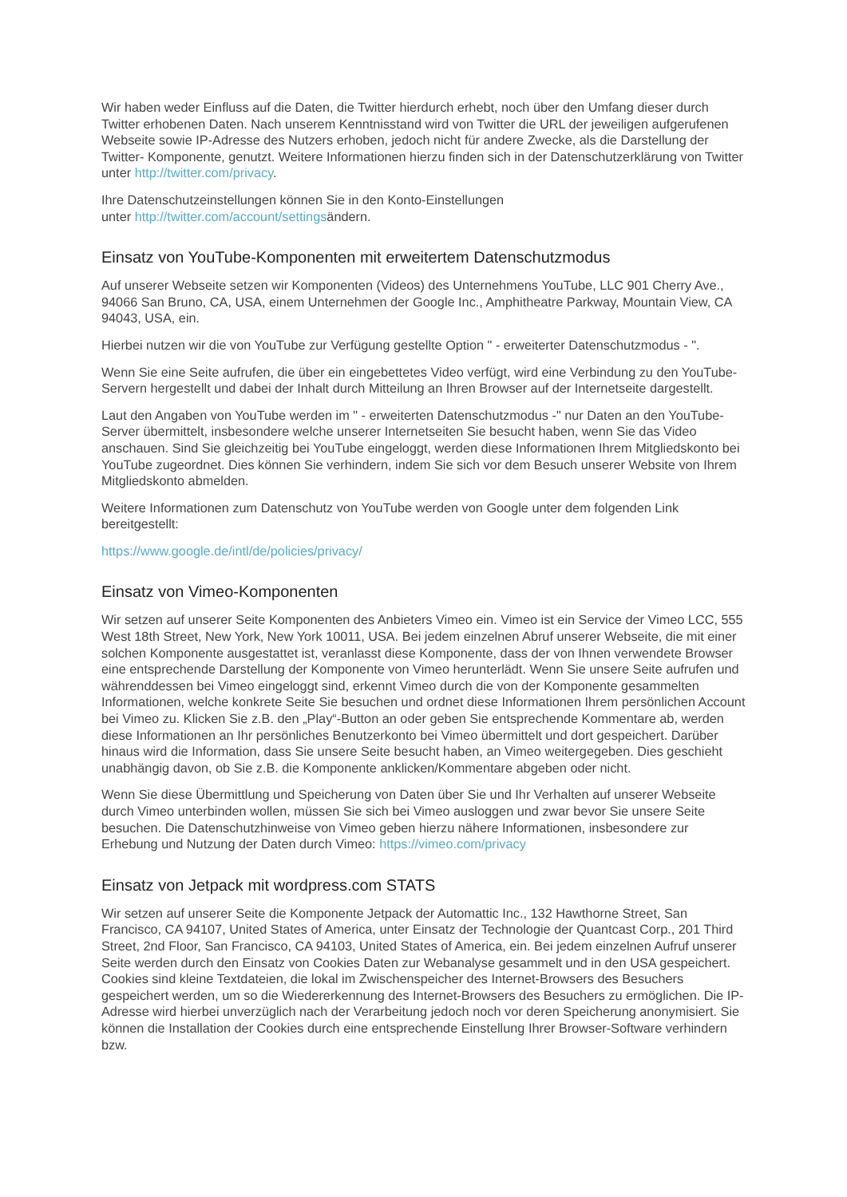Wir haben weder Einfluss auf die Daten, die Twitter hierdurch erhebt, noch über den Umfang dieser durch Twitter erhobenen Daten. Nach unserem Kenntnisstand wird von Twitter die URL der jeweiligen aufgerufenen Webseite sowie IP-Adresse des Nutzers erhoben, jedoch nicht für andere Zwecke, als die Darstellung der Twitter- Komponente, genutzt. Weitere Informationen hierzu finden sich in der Datenschutzerklärung von Twitter unter http://twitter.com/privacy.
Ihre Datenschutzeinstellungen können Sie in den Konto-Einstellungen
unter http://twitter.com/account/settingsändern.
Einsatz von YouTube-Komponenten mit erweitertem Datenschutzmodus
Auf unserer Webseite setzen wir Komponenten (Videos) des Unternehmens YouTube, LLC 901 Cherry Ave., 94066 San Bruno, CA, USA, einem Unternehmen der Google Inc., Amphitheatre Parkway, Mountain View, CA 94043, USA, ein.
Hierbei nutzen wir die von YouTube zur Verfügung gestellte Option " - erweiterter Datenschutzmodus - ".
Wenn Sie eine Seite aufrufen, die über ein eingebettetes Video verfügt, wird eine Verbindung zu den YouTube-Servern hergestellt und dabei der Inhalt durch Mitteilung an Ihren Browser auf der Internetseite dargestellt.
Laut den Angaben von YouTube werden im " - erweiterten Datenschutzmodus -" nur Daten an den YouTube-Server übermittelt, insbesondere welche unserer Internetseiten Sie besucht haben, wenn Sie das Video anschauen. Sind Sie gleichzeitig bei YouTube eingeloggt, werden diese Informationen Ihrem Mitgliedskonto bei YouTube zugeordnet. Dies können Sie verhindern, indem Sie sich vor dem Besuch unserer Website von Ihrem Mitgliedskonto abmelden.
Weitere Informationen zum Datenschutz von YouTube werden von Google unter dem folgenden Link bereitgestellt:
https://www.google.de/intl/de/policies/privacy/
Einsatz von Vimeo-Komponenten
Wir setzen auf unserer Seite Komponenten des Anbieters Vimeo ein. Vimeo ist ein Service der Vimeo LCC, 555 West 18th Street, New York, New York 10011, USA. Bei jedem einzelnen Abruf unserer Webseite, die mit einer solchen Komponente ausgestattet ist, veranlasst diese Komponente, dass der von Ihnen verwendete Browser eine entsprechende Darstellung der Komponente von Vimeo herunterlädt. Wenn Sie unsere Seite aufrufen und währenddessen bei Vimeo eingeloggt sind, erkennt Vimeo durch die von der Komponente gesammelten Informationen, welche konkrete Seite Sie besuchen und ordnet diese Informationen Ihrem persönlichen Account bei Vimeo zu. Klicken Sie z.B. den „Play“-Button an oder geben Sie entsprechende Kommentare ab, werden diese Informationen an Ihr persönliches Benutzerkonto bei Vimeo übermittelt und dort gespeichert. Darüber hinaus wird die Information, dass Sie unsere Seite besucht haben, an Vimeo weitergegeben. Dies geschieht unabhängig davon, ob Sie z.B. die Komponente anklicken/Kommentare abgeben oder nicht.
Wenn Sie diese Übermittlung und Speicherung von Daten über Sie und Ihr Verhalten auf unserer Webseite durch Vimeo unterbinden wollen, müssen Sie sich bei Vimeo ausloggen und zwar bevor Sie unsere Seite besuchen. Die Datenschutzhinweise von Vimeo geben hierzu nähere Informationen, insbesondere zur Erhebung und Nutzung der Daten durch Vimeo: https://vimeo.com/privacy
Einsatz von Jetpack mit wordpress.com STATS
Wir setzen auf unserer Seite die Komponente Jetpack der Automattic Inc., 132 Hawthorne Street, San Francisco, CA 94107, United States of America, unter Einsatz der Technologie der Quantcast Corp., 201 Third Street, 2nd Floor, San Francisco, CA 94103, United States of America, ein. Bei jedem einzelnen Aufruf unserer Seite werden durch den Einsatz von Cookies Daten zur Webanalyse gesammelt und in den USA gespeichert. Cookies sind kleine Textdateien, die lokal im Zwischenspeicher des Internet-Browsers des Besuchers gespeichert werden, um so die Wiedererkennung des Internet-Browsers des Besuchers zu ermöglichen. Die IP-Adresse wird hierbei unverzüglich nach der Verarbeitung jedoch noch vor deren Speicherung anonymisiert. Sie können die Installation der Cookies durch eine entsprechende Einstellung Ihrer Browser-Software verhindern bzw.